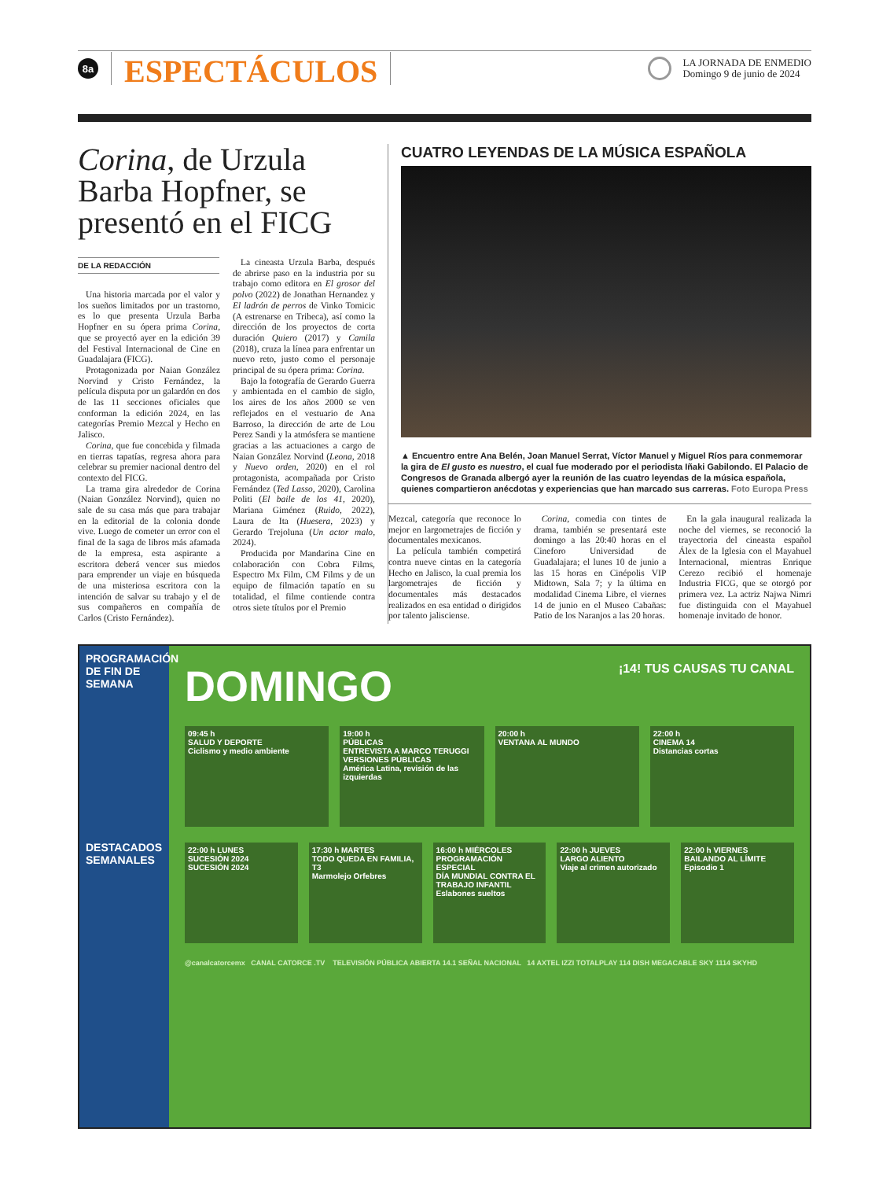8a
ESPECTÁCULOS
LA JORNADA DE ENMEDIO
Domingo 9 de junio de 2024
Corina, de Urzula Barba Hopfner, se presentó en el FICG
DE LA REDACCIÓN
Una historia marcada por el valor y los sueños limitados por un trastorno, es lo que presenta Urzula Barba Hopfner en su ópera prima Corina, que se proyectó ayer en la edición 39 del Festival Internacional de Cine en Guadalajara (FICG).
Protagonizada por Naian González Norvind y Cristo Fernández, la película disputa por un galardón en dos de las 11 secciones oficiales que conforman la edición 2024, en las categorías Premio Mezcal y Hecho en Jalisco.
Corina, que fue concebida y filmada en tierras tapatías, regresa ahora para celebrar su premier nacional dentro del contexto del FICG.
La trama gira alrededor de Corina (Naian González Norvind), quien no sale de su casa más que para trabajar en la editorial de la colonia donde vive. Luego de cometer un error con el final de la saga de libros más afamada de la empresa, esta aspirante a escritora deberá vencer sus miedos para emprender un viaje en búsqueda de una misteriosa escritora con la intención de salvar su trabajo y el de sus compañeros en compañía de Carlos (Cristo Fernández).
La cineasta Urzula Barba, después de abrirse paso en la industria por su trabajo como editora en El grosor del polvo (2022) de Jonathan Hernandez y El ladrón de perros de Vinko Tomicic (A estrenarse en Tribeca), así como la dirección de los proyectos de corta duración Quiero (2017) y Camila (2018), cruza la línea para enfrentar un nuevo reto, justo como el personaje principal de su ópera prima: Corina.
Bajo la fotografía de Gerardo Guerra y ambientada en el cambio de siglo, los aires de los años 2000 se ven reflejados en el vestuario de Ana Barroso, la dirección de arte de Lou Perez Sandi y la atmósfera se mantiene gracias a las actuaciones a cargo de Naian González Norvind (Leona, 2018 y Nuevo orden, 2020) en el rol protagonista, acompañada por Cristo Fernández (Ted Lasso, 2020), Carolina Politi (El baile de los 41, 2020), Mariana Giménez (Ruido, 2022), Laura de Ita (Huesera, 2023) y Gerardo Trejoluna (Un actor malo, 2024).
Producida por Mandarina Cine en colaboración con Cobra Films, Espectro Mx Film, CM Films y de un equipo de filmación tapatío en su totalidad, el filme contiende contra otros siete títulos por el Premio
CUATRO LEYENDAS DE LA MÚSICA ESPAÑOLA
▲ Encuentro entre Ana Belén, Joan Manuel Serrat, Víctor Manuel y Miguel Ríos para conmemorar la gira de El gusto es nuestro, el cual fue moderado por el periodista Iñaki Gabilondo. El Palacio de Congresos de Granada albergó ayer la reunión de las cuatro leyendas de la música española, quienes compartieron anécdotas y experiencias que han marcado sus carreras. Foto Europa Press
Mezcal, categoría que reconoce lo mejor en largometrajes de ficción y documentales mexicanos.
La película también competirá contra nueve cintas en la categoría Hecho en Jalisco, la cual premia los largometrajes de ficción y documentales más destacados realizados en esa entidad o dirigidos por talento jalisciense.
Corina, comedia con tintes de drama, también se presentará este domingo a las 20:40 horas en el Cineforo Universidad de Guadalajara; el lunes 10 de junio a las 15 horas en Cinépolis VIP Midtown, Sala 7; y la última en modalidad Cinema Libre, el viernes 14 de junio en el Museo Cabañas: Patio de los Naranjos a las 20 horas.
En la gala inaugural realizada la noche del viernes, se reconoció la trayectoria del cineasta español Álex de la Iglesia con el Mayahuel Internacional, mientras Enrique Cerezo recibió el homenaje Industria FICG, que se otorgó por primera vez. La actriz Najwa Nimri fue distinguida con el Mayahuel homenaje invitado de honor.
PROGRAMACIÓN DE FIN DE SEMANA
DESTACADOS SEMANALES
DOMINGO
¡14! TUS CAUSAS TU CANAL
09:45 h
SALUD Y DEPORTE
Ciclismo y medio ambiente
19:00 h
PÚBLICAS
ENTREVISTA A MARCO TERUGGI
VERSIONES PÚBLICAS
América Latina, revisión de las izquierdas
20:00 h
VENTANA AL MUNDO
22:00 h
CINEMA 14
Distancias cortas
22:00 h LUNES
SUCESIÓN 2024
SUCESIÓN 2024
17:30 h MARTES
TODO QUEDA EN FAMILIA, T3
Marmolejo Orfebres
16:00 h MIÉRCOLES
PROGRAMACIÓN ESPECIAL
DÍA MUNDIAL CONTRA EL TRABAJO INFANTIL
Eslabones sueltos
22:00 h JUEVES
LARGO ALIENTO
Viaje al crimen autorizado
22:00 h VIERNES
BAILANDO AL LÍMITE
Episodio 1
@canalcatorcemx CANAL CATORCE .TV TELEVISIÓN PÚBLICA ABIERTA 14.1 SEÑAL NACIONAL 14 AXTEL IZZI TOTALPLAY 114 DISH MEGACABLE SKY 1114 SKYHD